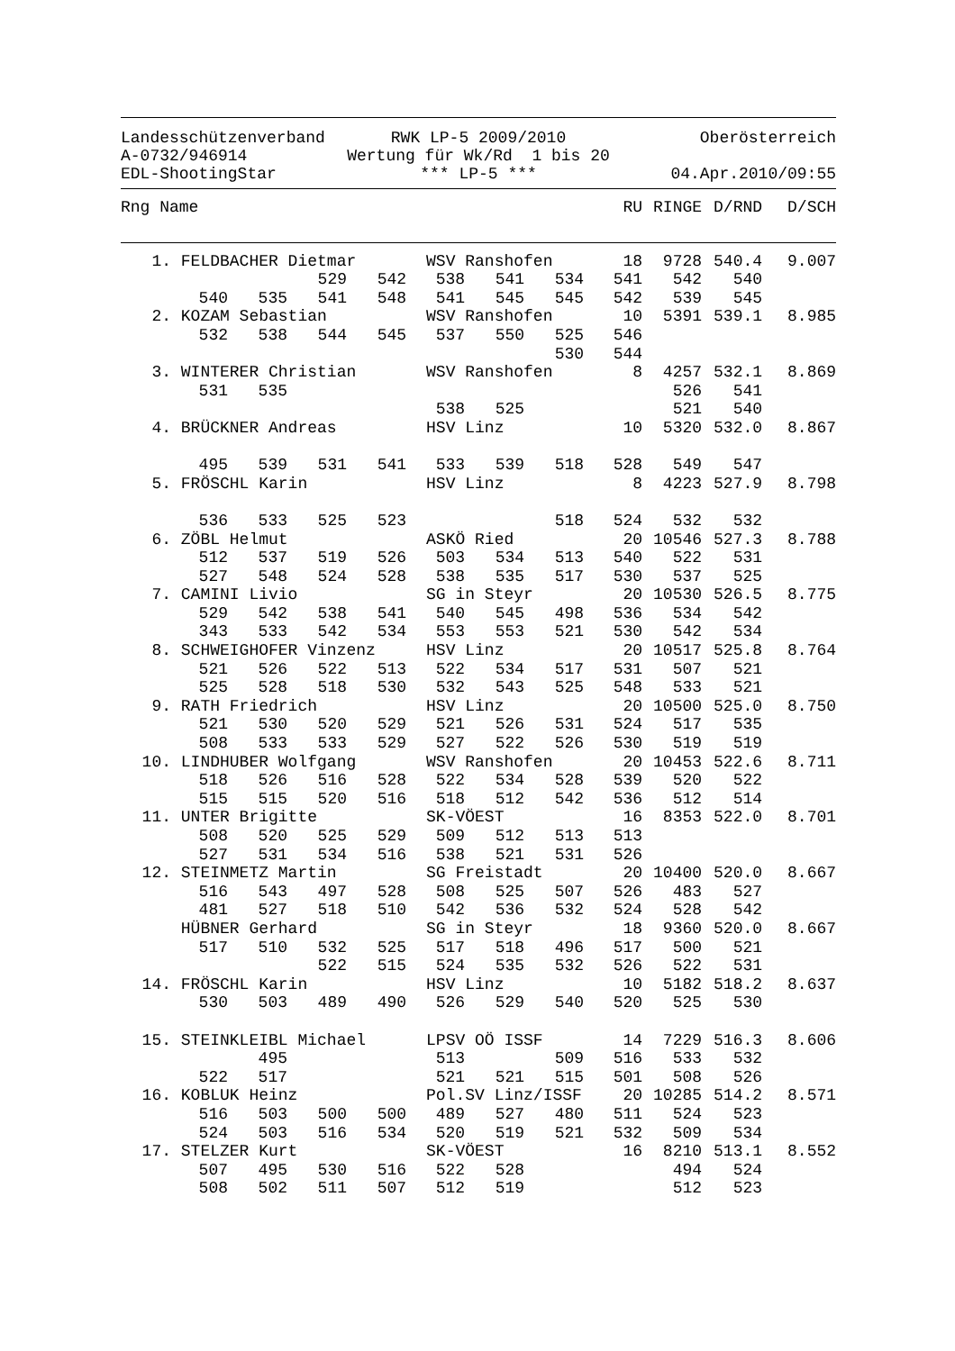Landesschützenverband
RWK LP-5 2009/2010
Oberösterreich
A-0732/946914
Wertung für Wk/Rd 1 bis 20
EDL-ShootingStar
*** LP-5 ***
04.Apr.2010/09:55
| Rng Name | RU | RINGE | D/RND | D/SCH |
| --- | --- | --- | --- | --- |
| 1. | FELDBACHER Dietmar | | | | WSV Ranshofen | | | 18 | 9728 | 540.4 | 9.007 |
| | | | 529 | 542 | 538 | 541 | 534 | 541 | 542 | 540 | |
| | 540 | 535 | 541 | 548 | 541 | 545 | 545 | 542 | 539 | 545 | |
| 2. | KOZAM Sebastian | | | | WSV Ranshofen | | | 10 | 5391 | 539.1 | 8.985 |
| | 532 | 538 | 544 | 545 | 537 | 550 | 525 | 546 | | | |
| | | | | | | | 530 | 544 | | | |
| 3. | WINTERER Christian | | | | WSV Ranshofen | | | 8 | 4257 | 532.1 | 8.869 |
| | 531 | 535 | | | | | | | 526 | 541 | |
| | | | | | 538 | 525 | | | 521 | 540 | |
| 4. | BRÜCKNER Andreas | | | | HSV Linz | | | 10 | 5320 | 532.0 | 8.867 |
| | 495 | 539 | 531 | 541 | 533 | 539 | 518 | 528 | 549 | 547 | |
| 5. | FRÖSCHL Karin | | | | HSV Linz | | | 8 | 4223 | 527.9 | 8.798 |
| | 536 | 533 | 525 | 523 | | | 518 | 524 | 532 | 532 | |
| 6. | ZÖBL Helmut | | | | ASKÖ Ried | | | 20 | 10546 | 527.3 | 8.788 |
| | 512 | 537 | 519 | 526 | 503 | 534 | 513 | 540 | 522 | 531 | |
| | 527 | 548 | 524 | 528 | 538 | 535 | 517 | 530 | 537 | 525 | |
| 7. | CAMINI Livio | | | | SG in Steyr | | | 20 | 10530 | 526.5 | 8.775 |
| | 529 | 542 | 538 | 541 | 540 | 545 | 498 | 536 | 534 | 542 | |
| | 343 | 533 | 542 | 534 | 553 | 553 | 521 | 530 | 542 | 534 | |
| 8. | SCHWEIGHOFER Vinzenz | | | | HSV Linz | | | 20 | 10517 | 525.8 | 8.764 |
| | 521 | 526 | 522 | 513 | 522 | 534 | 517 | 531 | 507 | 521 | |
| | 525 | 528 | 518 | 530 | 532 | 543 | 525 | 548 | 533 | 521 | |
| 9. | RATH Friedrich | | | | HSV Linz | | | 20 | 10500 | 525.0 | 8.750 |
| | 521 | 530 | 520 | 529 | 521 | 526 | 531 | 524 | 517 | 535 | |
| | 508 | 533 | 533 | 529 | 527 | 522 | 526 | 530 | 519 | 519 | |
| 10. | LINDHUBER Wolfgang | | | | WSV Ranshofen | | | 20 | 10453 | 522.6 | 8.711 |
| | 518 | 526 | 516 | 528 | 522 | 534 | 528 | 539 | 520 | 522 | |
| | 515 | 515 | 520 | 516 | 518 | 512 | 542 | 536 | 512 | 514 | |
| 11. | UNTER Brigitte | | | | SK-VÖEST | | | 16 | 8353 | 522.0 | 8.701 |
| | 508 | 520 | 525 | 529 | 509 | 512 | 513 | 513 | | | |
| | 527 | 531 | 534 | 516 | 538 | 521 | 531 | 526 | | | |
| 12. | STEINMETZ Martin | | | | SG Freistadt | | | 20 | 10400 | 520.0 | 8.667 |
| | 516 | 543 | 497 | 528 | 508 | 525 | 507 | 526 | 483 | 527 | |
| | 481 | 527 | 518 | 510 | 542 | 536 | 532 | 524 | 528 | 542 | |
| | HÜBNER Gerhard | | | | SG in Steyr | | | 18 | 9360 | 520.0 | 8.667 |
| | 517 | 510 | 532 | 525 | 517 | 518 | 496 | 517 | 500 | 521 | |
| | | | 522 | 515 | 524 | 535 | 532 | 526 | 522 | 531 | |
| 14. | FRÖSCHL Karin | | | | HSV Linz | | | 10 | 5182 | 518.2 | 8.637 |
| | 530 | 503 | 489 | 490 | 526 | 529 | 540 | 520 | 525 | 530 | |
| 15. | STEINKLEIBL Michael | | | | LPSV OÖ ISSF | | | 14 | 7229 | 516.3 | 8.606 |
| | | 495 | | | 513 | | 509 | 516 | 533 | 532 | |
| | 522 | 517 | | | 521 | 521 | 515 | 501 | 508 | 526 | |
| 16. | KOBLUK Heinz | | | | Pol.SV Linz/ISSF | | | 20 | 10285 | 514.2 | 8.571 |
| | 516 | 503 | 500 | 500 | 489 | 527 | 480 | 511 | 524 | 523 | |
| | 524 | 503 | 516 | 534 | 520 | 519 | 521 | 532 | 509 | 534 | |
| 17. | STELZER Kurt | | | | SK-VÖEST | | | 16 | 8210 | 513.1 | 8.552 |
| | 507 | 495 | 530 | 516 | 522 | 528 | | | 494 | 524 | |
| | 508 | 502 | 511 | 507 | 512 | 519 | | | 512 | 523 | |